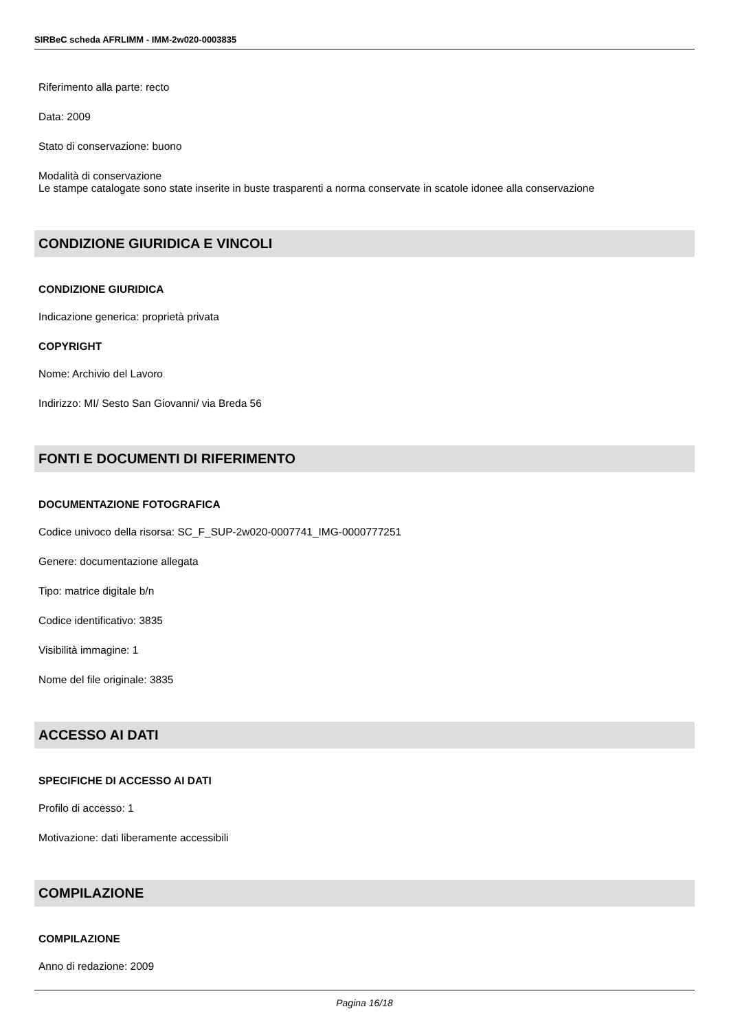SIRBeC scheda AFRLIMM - IMM-2w020-0003835
Riferimento alla parte: recto
Data: 2009
Stato di conservazione: buono
Modalità di conservazione
Le stampe catalogate sono state inserite in buste trasparenti a norma conservate in scatole idonee alla conservazione
CONDIZIONE GIURIDICA E VINCOLI
CONDIZIONE GIURIDICA
Indicazione generica: proprietà privata
COPYRIGHT
Nome: Archivio del Lavoro
Indirizzo: MI/ Sesto San Giovanni/ via Breda 56
FONTI E DOCUMENTI DI RIFERIMENTO
DOCUMENTAZIONE FOTOGRAFICA
Codice univoco della risorsa: SC_F_SUP-2w020-0007741_IMG-0000777251
Genere: documentazione allegata
Tipo: matrice digitale b/n
Codice identificativo: 3835
Visibilità immagine: 1
Nome del file originale: 3835
ACCESSO AI DATI
SPECIFICHE DI ACCESSO AI DATI
Profilo di accesso: 1
Motivazione: dati liberamente accessibili
COMPILAZIONE
COMPILAZIONE
Anno di redazione: 2009
Pagina 16/18